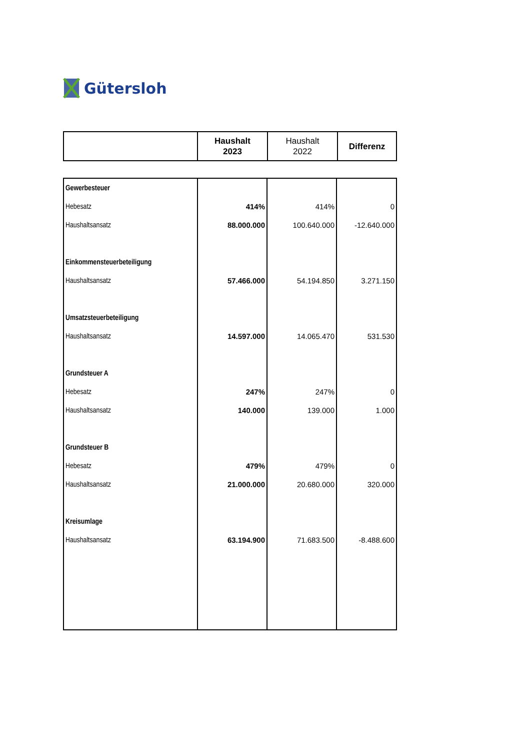Gütersloh
| | Haushalt 2023 | Haushalt 2022 | Differenz |
| Gewerbesteuer | | | |
| Hebesatz | 414% | 414% | 0 |
| Haushaltsansatz | 88.000.000 | 100.640.000 | -12.640.000 |
| Einkommensteuerbeteiligung | | | |
| Haushaltsansatz | 57.466.000 | 54.194.850 | 3.271.150 |
| Umsatzsteuerbeteiligung | | | |
| Haushaltsansatz | 14.597.000 | 14.065.470 | 531.530 |
| Grundsteuer A | | | |
| Hebesatz | 247% | 247% | 0 |
| Haushaltsansatz | 140.000 | 139.000 | 1.000 |
| Grundsteuer B | | | |
| Hebesatz | 479% | 479% | 0 |
| Haushaltsansatz | 21.000.000 | 20.680.000 | 320.000 |
| Kreisumlage | | | |
| Haushaltsansatz | 63.194.900 | 71.683.500 | -8.488.600 |